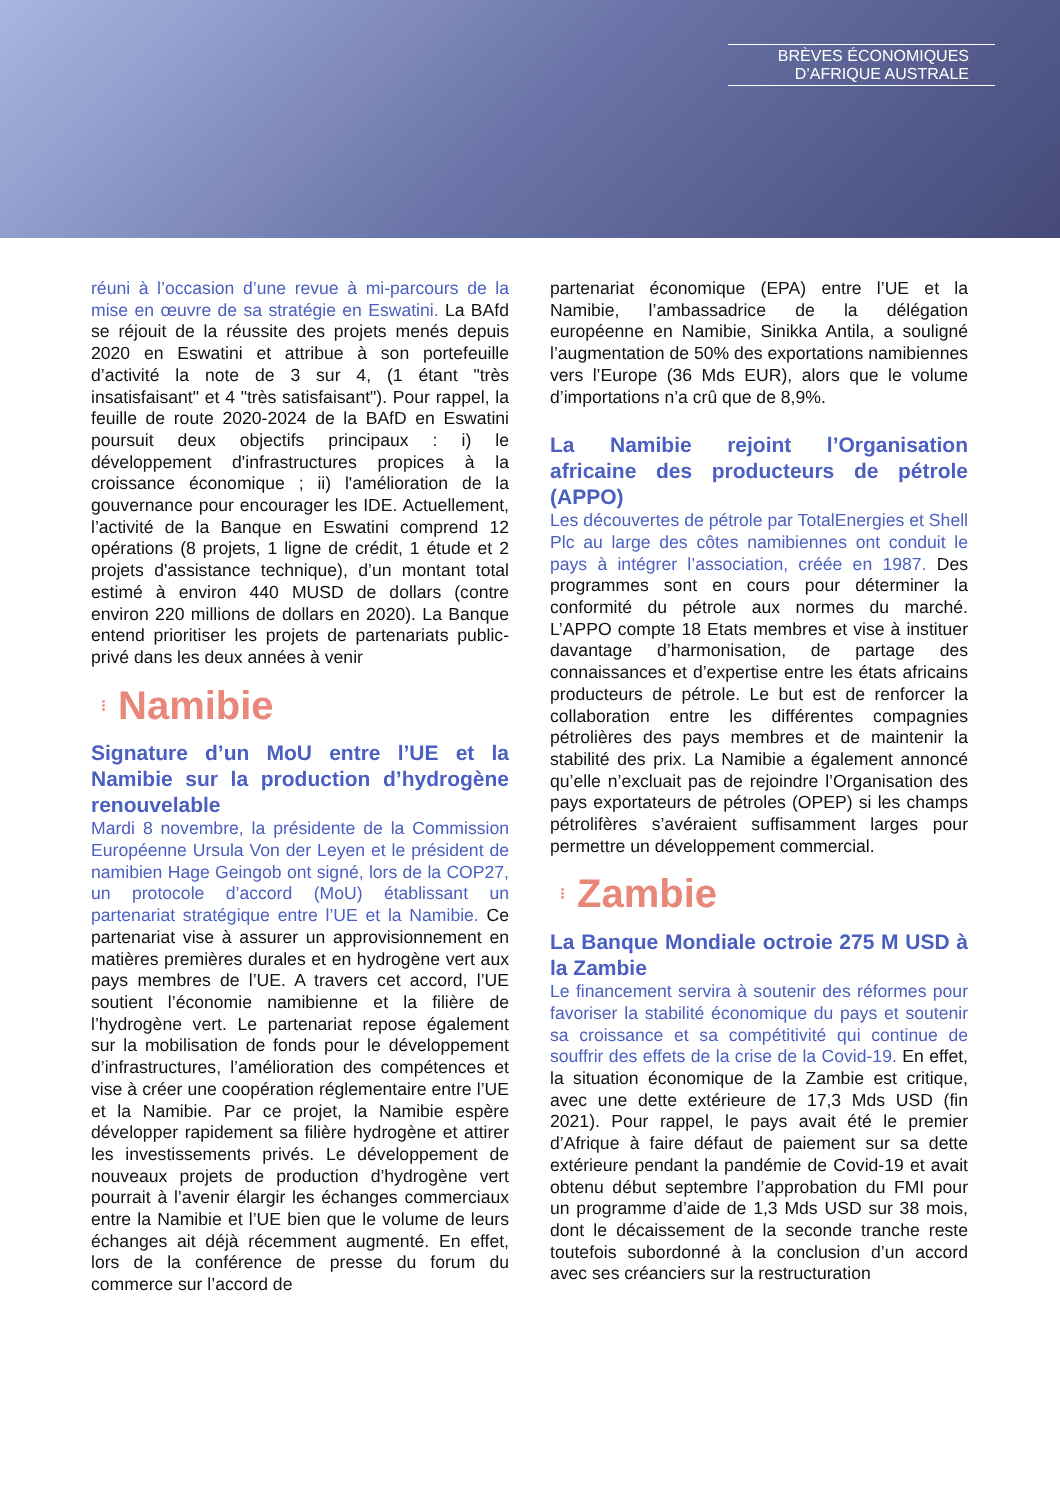BRÈVES ÉCONOMIQUES
D’AFRIQUE AUSTRALE
réuni à l’occasion d’une revue à mi-parcours de la mise en œuvre de sa stratégie en Eswatini. La BAfd se réjouit de la réussite des projets menés depuis 2020 en Eswatini et attribue à son portefeuille d’activité la note de 3 sur 4, (1 étant "très insatisfaisant" et 4 "très satisfaisant"). Pour rappel, la feuille de route 2020-2024 de la BAfD en Eswatini poursuit deux objectifs principaux : i) le développement d'infrastructures propices à la croissance économique ; ii) l'amélioration de la gouvernance pour encourager les IDE. Actuellement, l’activité de la Banque en Eswatini comprend 12 opérations (8 projets, 1 ligne de crédit, 1 étude et 2 projets d'assistance technique), d’un montant total estimé à environ 440 MUSD de dollars (contre environ 220 millions de dollars en 2020). La Banque entend prioritiser les projets de partenariats public-privé dans les deux années à venir
⁝ Namibie
Signature d’un MoU entre l’UE et la Namibie sur la production d’hydrogène renouvelable
Mardi 8 novembre, la présidente de la Commission Européenne Ursula Von der Leyen et le président de namibien Hage Geingob ont signé, lors de la COP27, un protocole d’accord (MoU) établissant un partenariat stratégique entre l’UE et la Namibie. Ce partenariat vise à assurer un approvisionnement en matières premières durales et en hydrogène vert aux pays membres de l’UE. A travers cet accord, l’UE soutient l’économie namibienne et la filière de l’hydrogène vert. Le partenariat repose également sur la mobilisation de fonds pour le développement d’infrastructures, l’amélioration des compétences et vise à créer une coopération réglementaire entre l’UE et la Namibie. Par ce projet, la Namibie espère développer rapidement sa filière hydrogène et attirer les investissements privés. Le développement de nouveaux projets de production d’hydrogène vert pourrait à l’avenir élargir les échanges commerciaux entre la Namibie et l’UE bien que le volume de leurs échanges ait déjà récemment augmenté. En effet, lors de la conférence de presse du forum du commerce sur l’accord de
partenariat économique (EPA) entre l’UE et la Namibie, l’ambassadrice de la délégation européenne en Namibie, Sinikka Antila, a souligné l’augmentation de 50% des exportations namibiennes vers l’Europe (36 Mds EUR), alors que le volume d’importations n’a crû que de 8,9%.
La Namibie rejoint l’Organisation africaine des producteurs de pétrole (APPO)
Les découvertes de pétrole par TotalEnergies et Shell Plc au large des côtes namibiennes ont conduit le pays à intégrer l’association, créée en 1987. Des programmes sont en cours pour déterminer la conformité du pétrole aux normes du marché. L’APPO compte 18 Etats membres et vise à instituer davantage d’harmonisation, de partage des connaissances et d’expertise entre les états africains producteurs de pétrole. Le but est de renforcer la collaboration entre les différentes compagnies pétrolières des pays membres et de maintenir la stabilité des prix. La Namibie a également annoncé qu’elle n’excluait pas de rejoindre l’Organisation des pays exportateurs de pétroles (OPEP) si les champs pétrolifères s’avéraient suffisamment larges pour permettre un développement commercial.
⁝ Zambie
La Banque Mondiale octroie 275 M USD à la Zambie
Le financement servira à soutenir des réformes pour favoriser la stabilité économique du pays et soutenir sa croissance et sa compétitivité qui continue de souffrir des effets de la crise de la Covid-19. En effet, la situation économique de la Zambie est critique, avec une dette extérieure de 17,3 Mds USD (fin 2021). Pour rappel, le pays avait été le premier d’Afrique à faire défaut de paiement sur sa dette extérieure pendant la pandémie de Covid-19 et avait obtenu début septembre l’approbation du FMI pour un programme d’aide de 1,3 Mds USD sur 38 mois, dont le décaissement de la seconde tranche reste toutefois subordonné à la conclusion d’un accord avec ses créanciers sur la restructuration